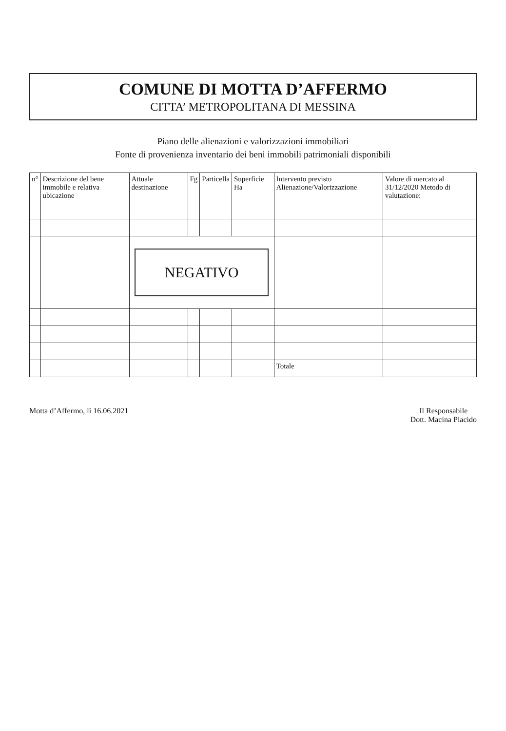COMUNE DI MOTTA D’AFFERMO
CITTA’ METROPOLITANA DI MESSINA
Piano delle alienazioni e valorizzazioni immobiliari
Fonte di provenienza inventario dei beni immobili patrimoniali disponibili
| n° | Descrizione del bene immobile e relativa ubicazione | Attuale destinazione | Fg | Particella | Superficie Ha | Intervento previsto Alienazione/Valorizzazione | Valore di mercato al 31/12/2020 Metodo di valutazione: |
| --- | --- | --- | --- | --- | --- | --- | --- |
| | | NEGATIVO | | | | | |
| | | | | | | Totale | |
Motta d’Affermo, lì 16.06.2021 Il Responsabile
Dott. Macina Placido